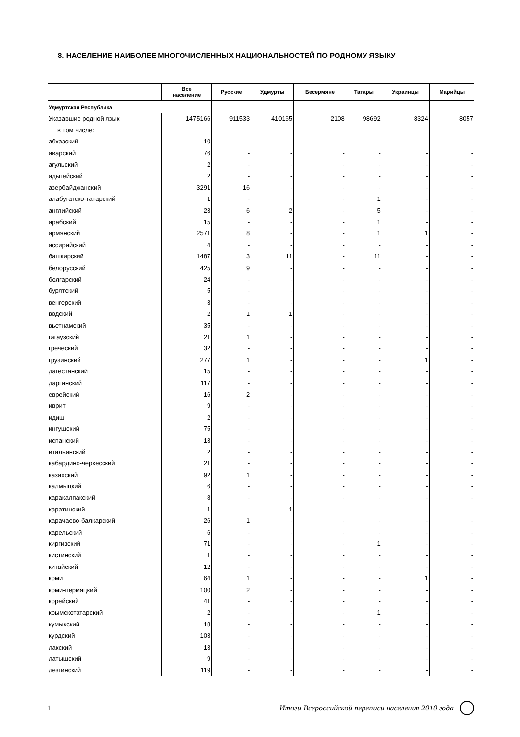8. НАСЕЛЕНИЕ НАИБОЛЕЕ МНОГОЧИСЛЕННЫХ НАЦИОНАЛЬНОСТЕЙ ПО РОДНОМУ ЯЗЫКУ
| | Все население | Русские | Удмурты | Бесермяне | Татары | Украинцы | Марийцы |
| --- | --- | --- | --- | --- | --- | --- | --- |
| Удмуртская Республика | | | | | | | |
| Указавшие родной язык | 1475166 | 911533 | 410165 | 2108 | 98692 | 8324 | 8057 |
| в том числе: | | | | | | | |
| абхазский | 10 | - | - | - | - | - | - |
| аварский | 76 | - | - | - | - | - | - |
| агульский | 2 | - | - | - | - | - | - |
| адыгейский | 2 | - | - | - | - | - | - |
| азербайджанский | 3291 | 16 | - | - | - | - | - |
| алабугатско-татарский | 1 | - | - | - | 1 | - | - |
| английский | 23 | 6 | 2 | - | 5 | - | - |
| арабский | 15 | - | - | - | 1 | - | - |
| армянский | 2571 | 8 | - | - | 1 | 1 | - |
| ассирийский | 4 | - | - | - | - | - | - |
| башкирский | 1487 | 3 | 11 | - | 11 | - | - |
| белорусский | 425 | 9 | - | - | - | - | - |
| болгарский | 24 | - | - | - | - | - | - |
| бурятский | 5 | - | - | - | - | - | - |
| венгерский | 3 | - | - | - | - | - | - |
| водский | 2 | 1 | 1 | - | - | - | - |
| вьетнамский | 35 | - | - | - | - | - | - |
| гагаузский | 21 | 1 | - | - | - | - | - |
| греческий | 32 | - | - | - | - | - | - |
| грузинский | 277 | 1 | - | - | - | 1 | - |
| дагестанский | 15 | - | - | - | - | - | - |
| даргинский | 117 | - | - | - | - | - | - |
| еврейский | 16 | 2 | - | - | - | - | - |
| иврит | 9 | - | - | - | - | - | - |
| идиш | 2 | - | - | - | - | - | - |
| ингушский | 75 | - | - | - | - | - | - |
| испанский | 13 | - | - | - | - | - | - |
| итальянский | 2 | - | - | - | - | - | - |
| кабардино-черкесский | 21 | - | - | - | - | - | - |
| казахский | 92 | 1 | - | - | - | - | - |
| калмыцкий | 6 | - | - | - | - | - | - |
| каракалпакский | 8 | - | - | - | - | - | - |
| каратинский | 1 | - | 1 | - | - | - | - |
| карачаево-балкарский | 26 | 1 | - | - | - | - | - |
| карельский | 6 | - | - | - | - | - | - |
| киргизский | 71 | - | - | - | 1 | - | - |
| кистинский | 1 | - | - | - | - | - | - |
| китайский | 12 | - | - | - | - | - | - |
| коми | 64 | 1 | - | - | - | 1 | - |
| коми-пермяцкий | 100 | 2 | - | - | - | - | - |
| корейский | 41 | - | - | - | - | - | - |
| крымскотатарский | 2 | - | - | - | 1 | - | - |
| кумыкский | 18 | - | - | - | - | - | - |
| курдский | 103 | - | - | - | - | - | - |
| лакский | 13 | - | - | - | - | - | - |
| латышский | 9 | - | - | - | - | - | - |
| лезгинский | 119 | - | - | - | - | - | - |
1 Итоги Всероссийской переписи населения 2010 года